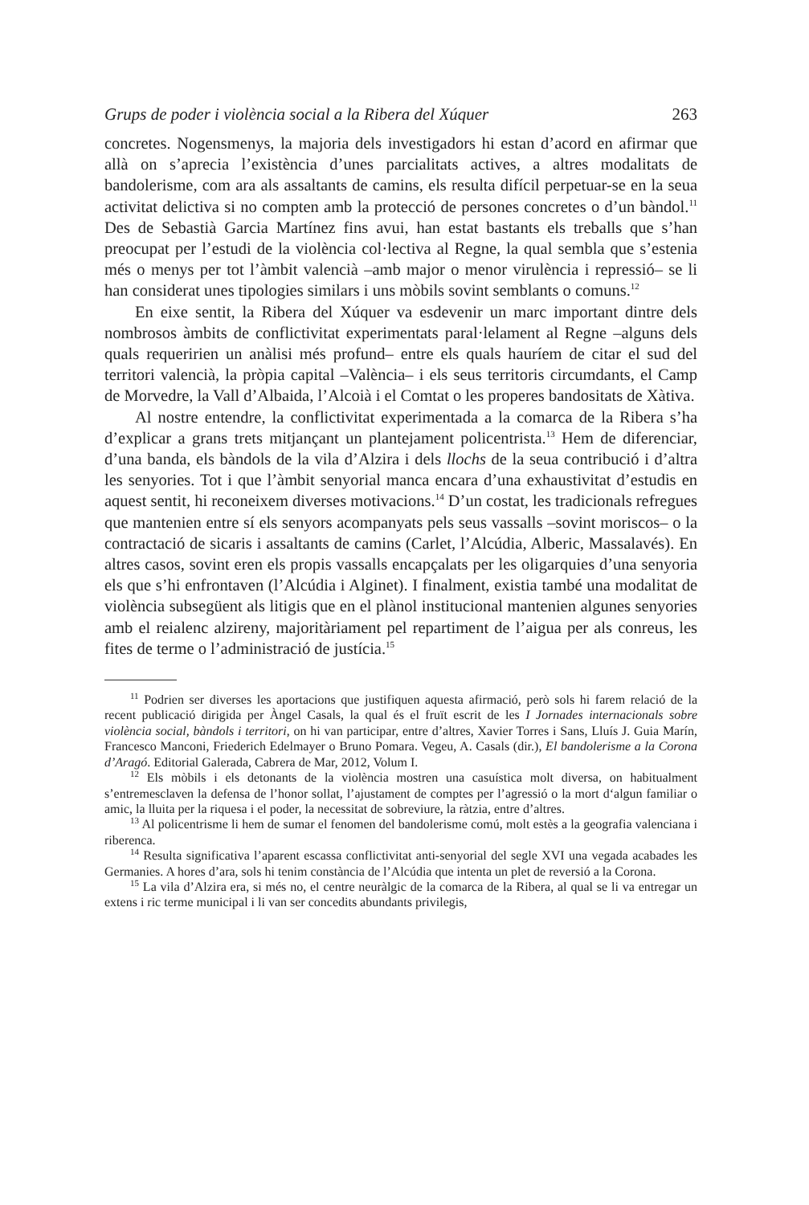Grups de poder i violència social a la Ribera del Xúquer 263
concretes. Nogensmenys, la majoria dels investigadors hi estan d’acord en afirmar que allà on s’aprecia l’existència d’unes parcialitats actives, a altres modalitats de bandolerisme, com ara als assaltants de camins, els resulta difícil perpetuar-se en la seua activitat delictiva si no compten amb la protecció de persones concretes o d’un bàndol.<sup>11</sup> Des de Sebastià Garcia Martínez fins avui, han estat bastants els treballs que s’han preocupat per l’estudi de la violència col·lectiva al Regne, la qual sembla que s’estenia més o menys per tot l’àmbit valencià –amb major o menor virulència i repressió– se li han considerat unes tipologies similars i uns mòbils sovint semblants o comuns.<sup>12</sup>
En eixe sentit, la Ribera del Xúquer va esdevenir un marc important dintre dels nombrosos àmbits de conflictivitat experimentats paral·lelament al Regne –alguns dels quals requeririen un anàlisi més profund– entre els quals hauríem de citar el sud del territori valencià, la pròpia capital –València– i els seus territoris circumdants, el Camp de Morvedre, la Vall d’Albaida, l’Alcoià i el Comtat o les properes bandositats de Xàtiva.
Al nostre entendre, la conflictivitat experimentada a la comarca de la Ribera s’ha d’explicar a grans trets mitjançant un plantejament policentrista.<sup>13</sup> Hem de diferenciar, d’una banda, els bàndols de la vila d’Alzira i dels llochs de la seua contribució i d’altra les senyories. Tot i que l’àmbit senyorial manca encara d’una exhaustivitat d’estudis en aquest sentit, hi reconeixem diverses motivacions.<sup>14</sup> D’un costat, les tradicionals refregues que mantenien entre sí els senyors acompanyats pels seus vassalls –sovint moriscos– o la contractació de sicaris i assaltants de camins (Carlet, l’Alcúdia, Alberic, Massalavés). En altres casos, sovint eren els propis vassalls encapçalats per les oligarquies d’una senyoria els que s’hi enfrontaven (l’Alcúdia i Alginet). I finalment, existia també una modalitat de violència subsegüent als litigis que en el plànol institucional mantenien algunes senyories amb el reialenc alzireny, majoritàriament pel repartiment de l’aigua per als conreus, les fites de terme o l’administració de justícia.<sup>15</sup>
<sup>11</sup> Podrien ser diverses les aportacions que justifiquen aquesta afirmació, però sols hi farem relació de la recent publicació dirigida per Àngel Casals, la qual és el fruït escrit de les I Jornades internacionals sobre violència social, bàndols i territori, on hi van participar, entre d’altres, Xavier Torres i Sans, Lluís J. Guia Marín, Francesco Manconi, Friederich Edelmayer o Bruno Pomara. Vegeu, A. Casals (dir.), El bandolerisme a la Corona d’Aragó. Editorial Galerada, Cabrera de Mar, 2012, Volum I.
<sup>12</sup> Els mòbils i els detonants de la violència mostren una casuística molt diversa, on habitualment s’entremesclaven la defensa de l’honor sollat, l’ajustament de comptes per l’agressió o la mort d‘algun familiar o amic, la lluita per la riquesa i el poder, la necessitat de sobreviure, la ràtzia, entre d’altres.
<sup>13</sup> Al policentrisme li hem de sumar el fenomen del bandolerisme comú, molt estès a la geografia valenciana i riberenca.
<sup>14</sup> Resulta significativa l’aparent escassa conflictivitat anti-senyorial del segle XVI una vegada acabades les Germanies. A hores d’ara, sols hi tenim constància de l’Alcúdia que intenta un plet de reversió a la Corona.
<sup>15</sup> La vila d’Alzira era, si més no, el centre neuràlgic de la comarca de la Ribera, al qual se li va entregar un extens i ric terme municipal i li van ser concedits abundants privilegis,